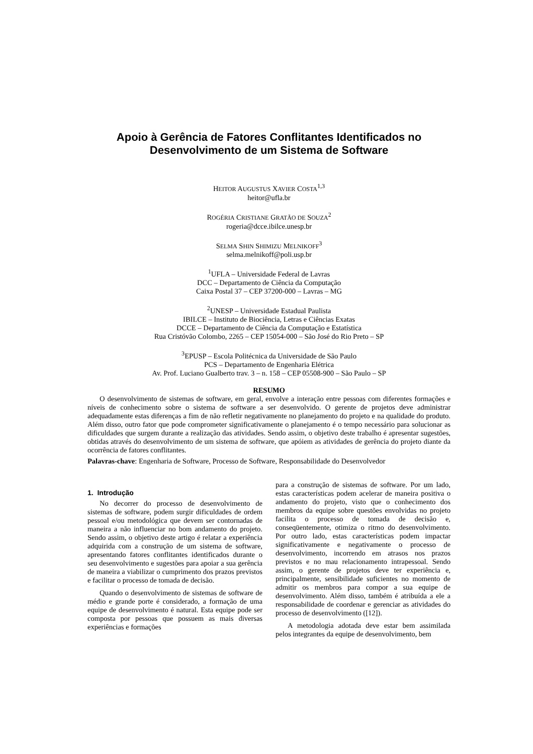Apoio à Gerência de Fatores Conflitantes Identificados no Desenvolvimento de um Sistema de Software
HEITOR AUGUSTUS XAVIER COSTA<sup>1,3</sup>
heitor@ufla.br
ROGÉRIA CRISTIANE GRATÃO DE SOUZA<sup>2</sup>
rogeria@dcce.ibilce.unesp.br
SELMA SHIN SHIMIZU MELNIKOFF<sup>3</sup>
selma.melnikoff@poli.usp.br
<sup>1</sup> UFLA – Universidade Federal de Lavras
DCC – Departamento de Ciência da Computação
Caixa Postal 37 – CEP 37200-000 – Lavras – MG
<sup>2</sup> UNESP – Universidade Estadual Paulista
IBILCE – Instituto de Biociência, Letras e Ciências Exatas
DCCE – Departamento de Ciência da Computação e Estatística
Rua Cristóvão Colombo, 2265 – CEP 15054-000 – São José do Rio Preto – SP
<sup>3</sup> EPUSP – Escola Politécnica da Universidade de São Paulo
PCS – Departamento de Engenharia Elétrica
Av. Prof. Luciano Gualberto trav. 3 – n. 158 – CEP 05508-900 – São Paulo – SP
RESUMO
O desenvolvimento de sistemas de software, em geral, envolve a interação entre pessoas com diferentes formações e níveis de conhecimento sobre o sistema de software a ser desenvolvido. O gerente de projetos deve administrar adequadamente estas diferenças a fim de não refletir negativamente no planejamento do projeto e na qualidade do produto. Além disso, outro fator que pode comprometer significativamente o planejamento é o tempo necessário para solucionar as dificuldades que surgem durante a realização das atividades. Sendo assim, o objetivo deste trabalho é apresentar sugestões, obtidas através do desenvolvimento de um sistema de software, que apóiem as atividades de gerência do projeto diante da ocorrência de fatores conflitantes.
Palavras-chave: Engenharia de Software, Processo de Software, Responsabilidade do Desenvolvedor
1. Introdução
No decorrer do processo de desenvolvimento de sistemas de software, podem surgir dificuldades de ordem pessoal e/ou metodológica que devem ser contornadas de maneira a não influenciar no bom andamento do projeto. Sendo assim, o objetivo deste artigo é relatar a experiência adquirida com a construção de um sistema de software, apresentando fatores conflitantes identificados durante o seu desenvolvimento e sugestões para apoiar a sua gerência de maneira a viabilizar o cumprimento dos prazos previstos e facilitar o processo de tomada de decisão.
Quando o desenvolvimento de sistemas de software de médio e grande porte é considerado, a formação de uma equipe de desenvolvimento é natural. Esta equipe pode ser composta por pessoas que possuem as mais diversas experiências e formações
para a construção de sistemas de software. Por um lado, estas características podem acelerar de maneira positiva o andamento do projeto, visto que o conhecimento dos membros da equipe sobre questões envolvidas no projeto facilita o processo de tomada de decisão e, conseqüentemente, otimiza o ritmo do desenvolvimento. Por outro lado, estas características podem impactar significativamente e negativamente o processo de desenvolvimento, incorrendo em atrasos nos prazos previstos e no mau relacionamento intrapessoal. Sendo assim, o gerente de projetos deve ter experiência e, principalmente, sensibilidade suficientes no momento de admitir os membros para compor a sua equipe de desenvolvimento. Além disso, também é atribuída a ele a responsabilidade de coordenar e gerenciar as atividades do processo de desenvolvimento ([12]).
A metodologia adotada deve estar bem assimilada pelos integrantes da equipe de desenvolvimento, bem